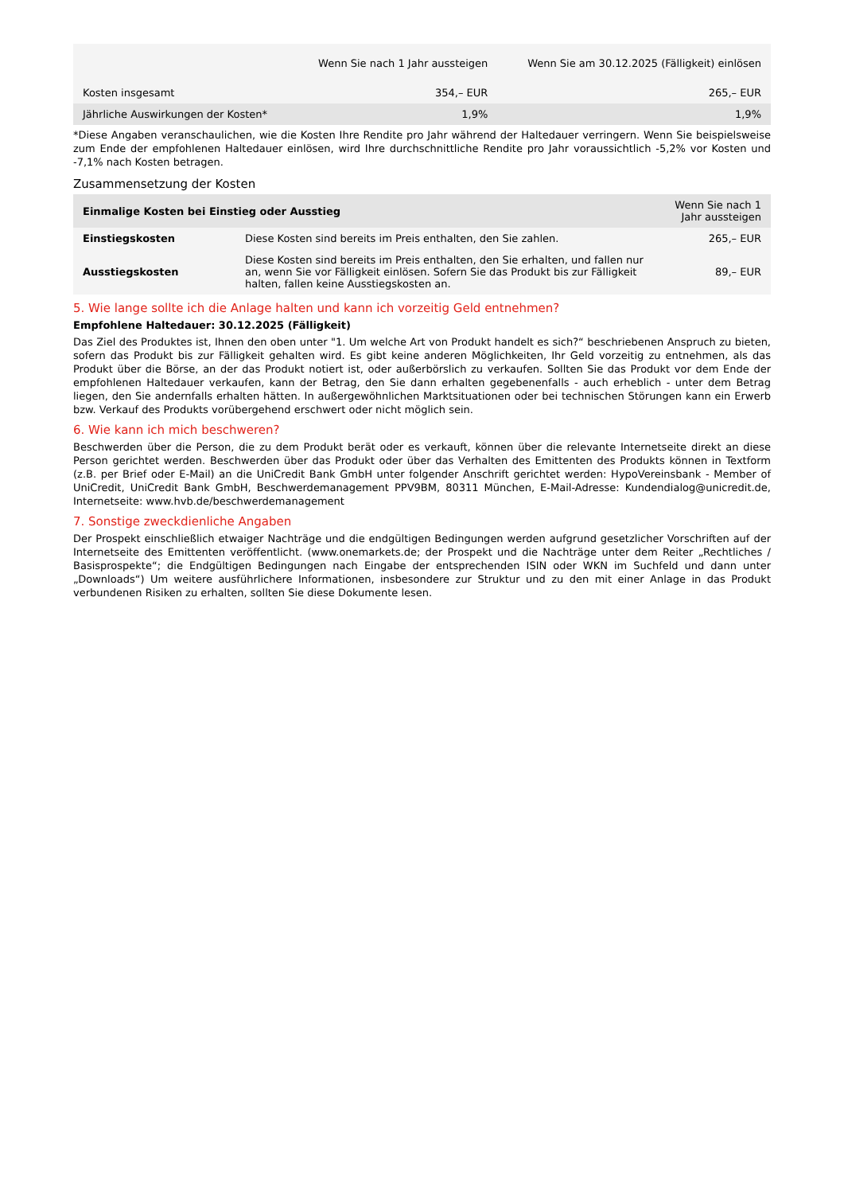| | Wenn Sie nach 1 Jahr aussteigen | Wenn Sie am 30.12.2025 (Fälligkeit) einlösen |
| --- | --- | --- |
| Kosten insgesamt | 354,– EUR | 265,– EUR |
| Jährliche Auswirkungen der Kosten* | 1,9% | 1,9% |
*Diese Angaben veranschaulichen, wie die Kosten Ihre Rendite pro Jahr während der Haltedauer verringern. Wenn Sie beispielsweise zum Ende der empfohlenen Haltedauer einlösen, wird Ihre durchschnittliche Rendite pro Jahr voraussichtlich -5,2% vor Kosten und -7,1% nach Kosten betragen.
Zusammensetzung der Kosten
| Einmalige Kosten bei Einstieg oder Ausstieg | | Wenn Sie nach 1 Jahr aussteigen |
| --- | --- | --- |
| Einstiegskosten | Diese Kosten sind bereits im Preis enthalten, den Sie zahlen. | 265,– EUR |
| Ausstiegskosten | Diese Kosten sind bereits im Preis enthalten, den Sie erhalten, und fallen nur an, wenn Sie vor Fälligkeit einlösen. Sofern Sie das Produkt bis zur Fälligkeit halten, fallen keine Ausstiegskosten an. | 89,– EUR |
5. Wie lange sollte ich die Anlage halten und kann ich vorzeitig Geld entnehmen?
Empfohlene Haltedauer: 30.12.2025 (Fälligkeit)
Das Ziel des Produktes ist, Ihnen den oben unter "1. Um welche Art von Produkt handelt es sich?“ beschriebenen Anspruch zu bieten, sofern das Produkt bis zur Fälligkeit gehalten wird. Es gibt keine anderen Möglichkeiten, Ihr Geld vorzeitig zu entnehmen, als das Produkt über die Börse, an der das Produkt notiert ist, oder außerbörslich zu verkaufen. Sollten Sie das Produkt vor dem Ende der empfohlenen Haltedauer verkaufen, kann der Betrag, den Sie dann erhalten gegebenenfalls - auch erheblich - unter dem Betrag liegen, den Sie andernfalls erhalten hätten. In außergewöhnlichen Marktsituationen oder bei technischen Störungen kann ein Erwerb bzw. Verkauf des Produkts vorübergehend erschwert oder nicht möglich sein.
6. Wie kann ich mich beschweren?
Beschwerden über die Person, die zu dem Produkt berät oder es verkauft, können über die relevante Internetseite direkt an diese Person gerichtet werden. Beschwerden über das Produkt oder über das Verhalten des Emittenten des Produkts können in Textform (z.B. per Brief oder E-Mail) an die UniCredit Bank GmbH unter folgender Anschrift gerichtet werden: HypoVereinsbank - Member of UniCredit, UniCredit Bank GmbH, Beschwerdemanagement PPV9BM, 80311 München, E-Mail-Adresse: Kundendialog@unicredit.de, Internetseite: www.hvb.de/beschwerdemanagement
7. Sonstige zweckdienliche Angaben
Der Prospekt einschließlich etwaiger Nachträge und die endgültigen Bedingungen werden aufgrund gesetzlicher Vorschriften auf der Internetseite des Emittenten veröffentlicht. (www.onemarkets.de; der Prospekt und die Nachträge unter dem Reiter „Rechtliches / Basisprospekte“; die Endgültigen Bedingungen nach Eingabe der entsprechenden ISIN oder WKN im Suchfeld und dann unter „Downloads“) Um weitere ausführlichere Informationen, insbesondere zur Struktur und zu den mit einer Anlage in das Produkt verbundenen Risiken zu erhalten, sollten Sie diese Dokumente lesen.